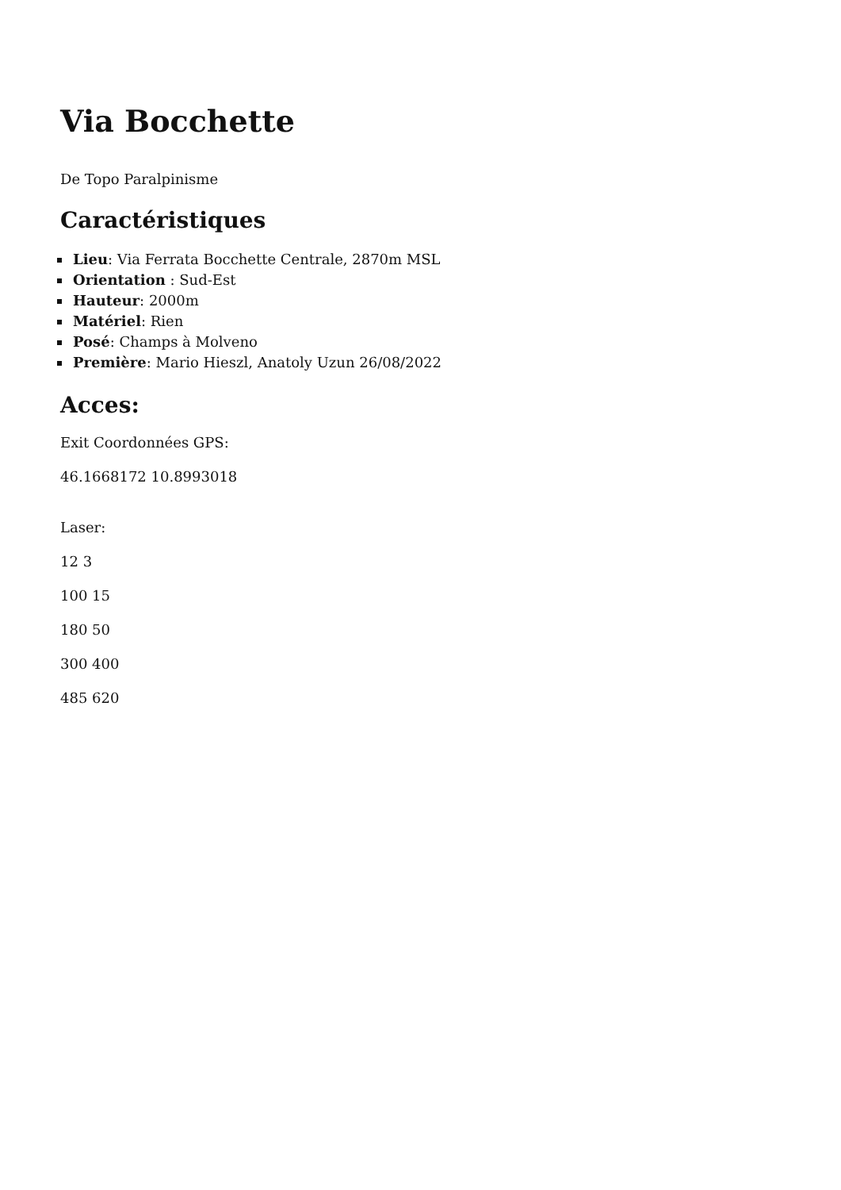Via Bocchette
De Topo Paralpinisme
Caractéristiques
Lieu: Via Ferrata Bocchette Centrale, 2870m MSL
Orientation : Sud-Est
Hauteur: 2000m
Matériel: Rien
Posé: Champs à Molveno
Première: Mario Hieszl, Anatoly Uzun 26/08/2022
Acces:
Exit Coordonnées GPS:
46.1668172 10.8993018
Laser:
12 3
100 15
180 50
300 400
485 620